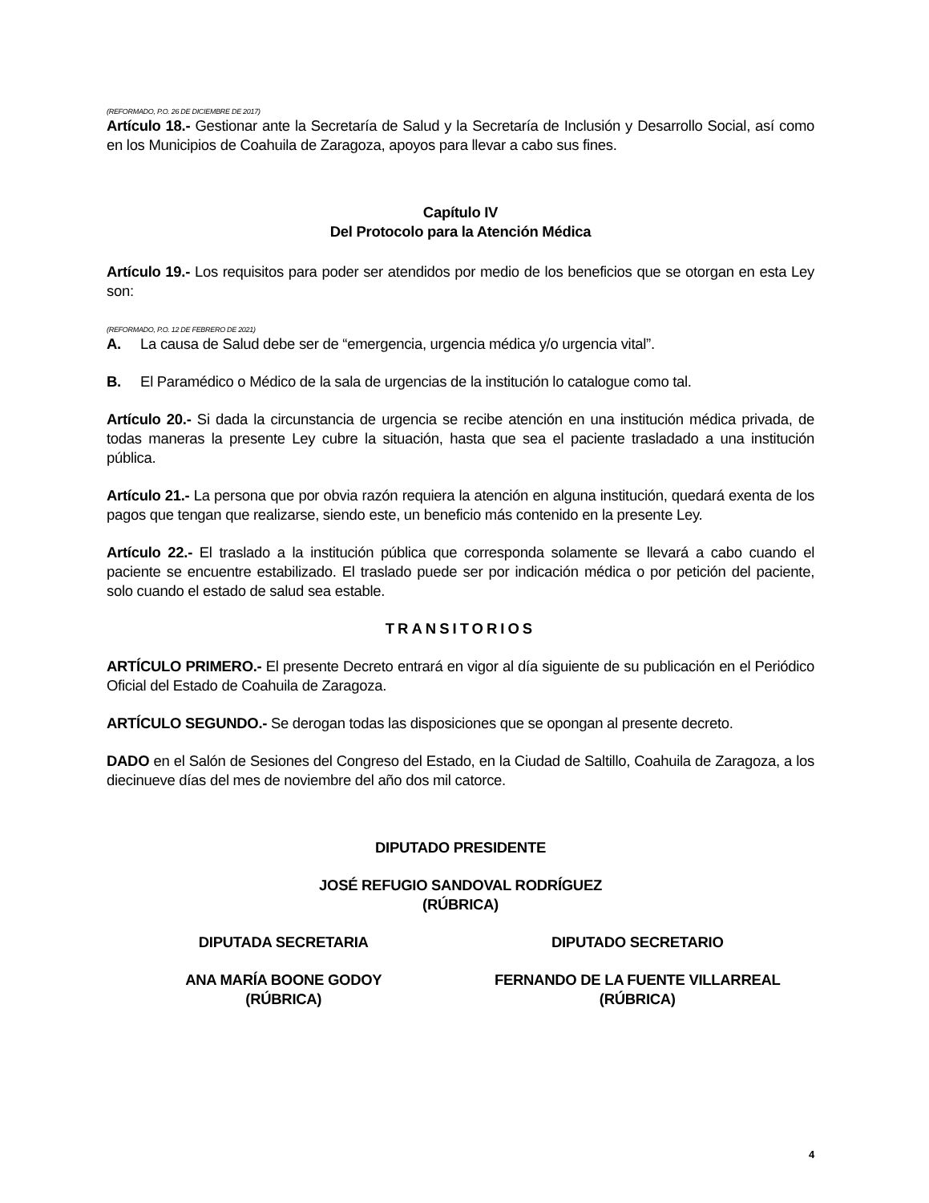(REFORMADO, P.O. 26 DE DICIEMBRE DE 2017)
Artículo 18.- Gestionar ante la Secretaría de Salud y la Secretaría de Inclusión y Desarrollo Social, así como en los Municipios de Coahuila de Zaragoza, apoyos para llevar a cabo sus fines.
Capítulo IV
Del Protocolo para la Atención Médica
Artículo 19.- Los requisitos para poder ser atendidos por medio de los beneficios que se otorgan en esta Ley son:
(REFORMADO, P.O. 12 DE FEBRERO DE 2021)
A. La causa de Salud debe ser de “emergencia, urgencia médica y/o urgencia vital”.
B. El Paramédico o Médico de la sala de urgencias de la institución lo catalogue como tal.
Artículo 20.- Si dada la circunstancia de urgencia se recibe atención en una institución médica privada, de todas maneras la presente Ley cubre la situación, hasta que sea el paciente trasladado a una institución pública.
Artículo 21.- La persona que por obvia razón requiera la atención en alguna institución, quedará exenta de los pagos que tengan que realizarse, siendo este, un beneficio más contenido en la presente Ley.
Artículo 22.- El traslado a la institución pública que corresponda solamente se llevará a cabo cuando el paciente se encuentre estabilizado. El traslado puede ser por indicación médica o por petición del paciente, solo cuando el estado de salud sea estable.
TRANSITORIOS
ARTÍCULO PRIMERO.- El presente Decreto entrará en vigor al día siguiente de su publicación en el Periódico Oficial del Estado de Coahuila de Zaragoza.
ARTÍCULO SEGUNDO.- Se derogan todas las disposiciones que se opongan al presente decreto.
DADO en el Salón de Sesiones del Congreso del Estado, en la Ciudad de Saltillo, Coahuila de Zaragoza, a los diecinueve días del mes de noviembre del año dos mil catorce.
DIPUTADO PRESIDENTE
JOSÉ REFUGIO SANDOVAL RODRÍGUEZ
(RÚBRICA)
DIPUTADA SECRETARIA DIPUTADO SECRETARIO
ANA MARÍA BOONE GODOY
(RÚBRICA)
FERNANDO DE LA FUENTE VILLARREAL
(RÚBRICA)
4